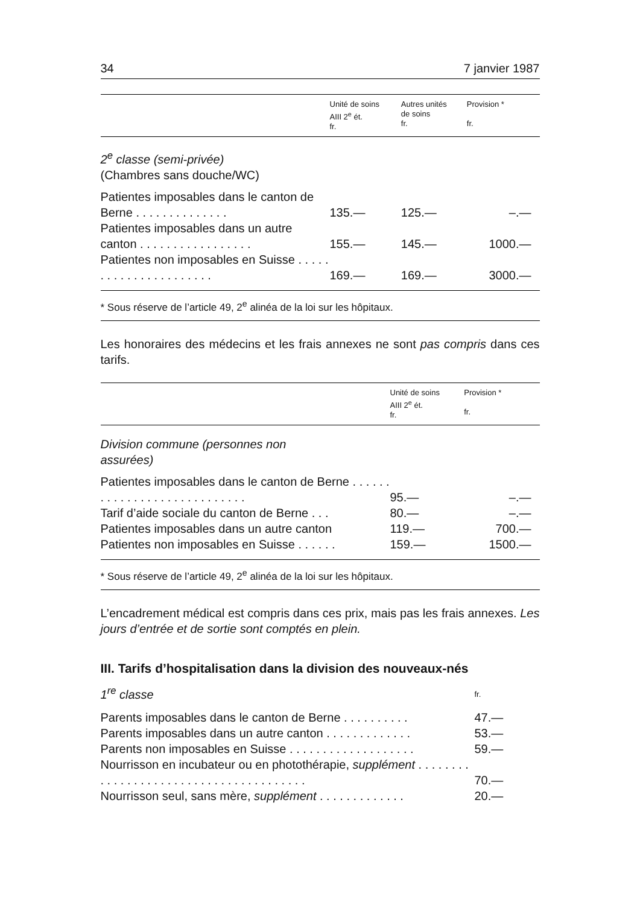34 7 janvier 1987
| | Unité de soins AIII 2<sup>e</sup> ét. fr. | Autres unités de soins fr. | Provision * fr. |
| --- | --- | --- | --- |
| 2<sup>e</sup> classe (semi-privée) (Chambres sans douche/WC) | | | |
| Patientes imposables dans le canton de Berne . . . . . . . . . . . . . . | 135.— | 125.— | –.— |
| Patientes imposables dans un autre canton . . . . . . . . . . . . . . . . . | 155.— | 145.— | 1000.— |
| Patientes non imposables en Suisse . . . . . . . . . . . . . . . . . . . . . . | 169.— | 169.— | 3000.— |
* Sous réserve de l’article 49, 2<sup>e</sup> alinéa de la loi sur les hôpitaux.
Les honoraires des médecins et les frais annexes ne sont pas compris dans ces tarifs.
| | Unité de soins AIII 2<sup>e</sup> ét. fr. | Provision * fr. |
| --- | --- | --- |
| Division commune (personnes non assurées) | | |
| Patientes imposables dans le canton de Berne . . . . . . . . . . . . . . . . . . . . . . . . . . . . | 95.— | –.— |
| Tarif d’aide sociale du canton de Berne . . . | 80.— | –.— |
| Patientes imposables dans un autre canton | 119.— | 700.— |
| Patientes non imposables en Suisse . . . . . . | 159.— | 1500.— |
* Sous réserve de l’article 49, 2<sup>e</sup> alinéa de la loi sur les hôpitaux.
L’encadrement médical est compris dans ces prix, mais pas les frais annexes. Les jours d’entrée et de sortie sont comptés en plein.
III. Tarifs d’hospitalisation dans la division des nouveaux-nés
| 1<sup>re</sup> classe | fr. |
| Parents imposables dans le canton de Berne . . . . . . . . . . | 47.— |
| Parents imposables dans un autre canton . . . . . . . . . . . . . | 53.— |
| Parents non imposables en Suisse . . . . . . . . . . . . . . . . . . . | 59.— |
| Nourrisson en incubateur ou en photothérapie, supplément . . . . . . . . . . . . . . . . . . . . . . . . . . . . . . . . . . . . . . . | 70.— |
| Nourrisson seul, sans mère, supplément . . . . . . . . . . . . . | 20.— |